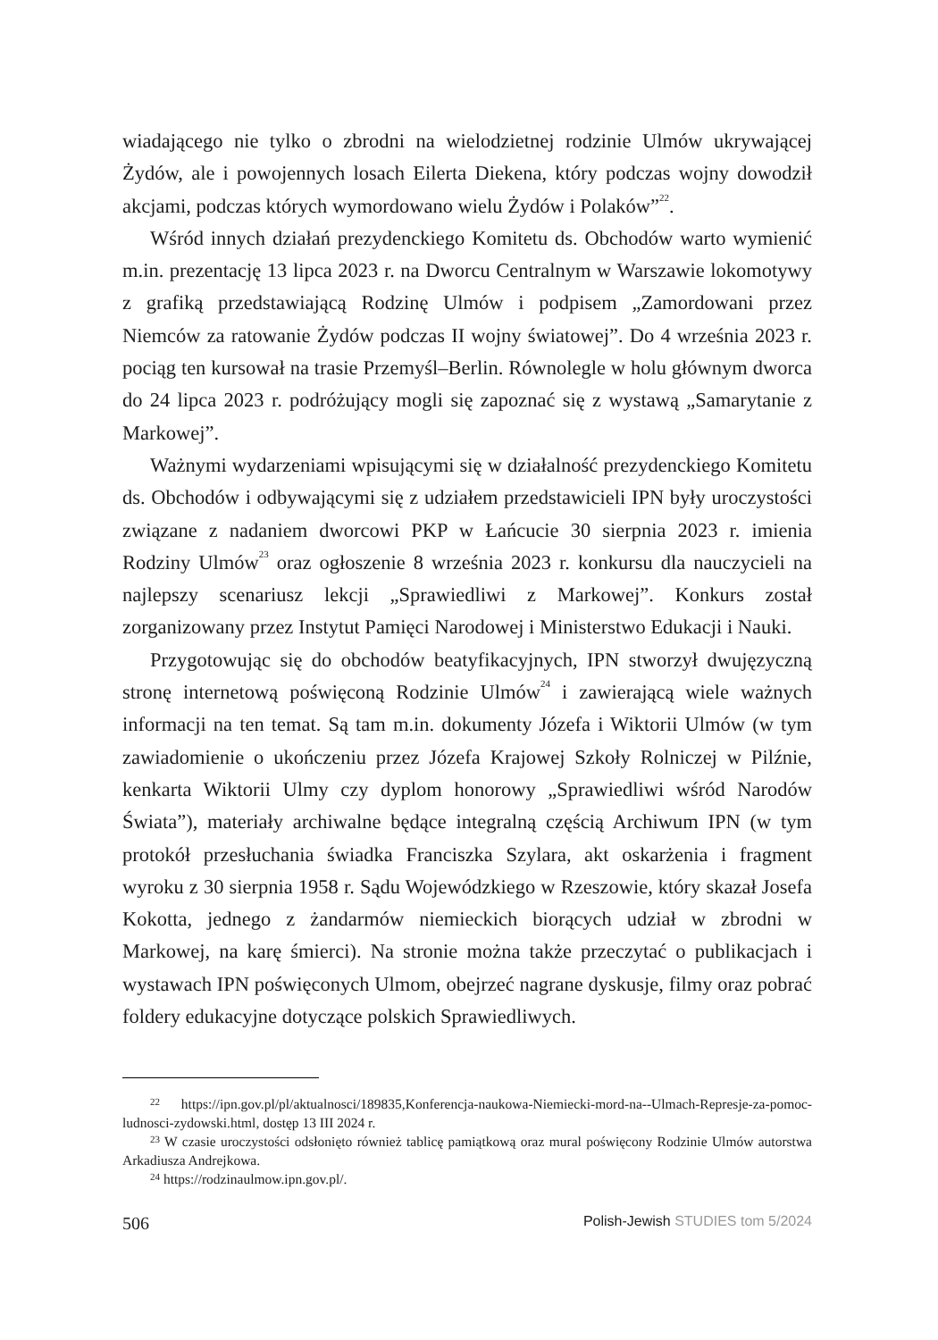wiadającego nie tylko o zbrodni na wielodzietnej rodzinie Ulmów ukrywającej Żydów, ale i powojennych losach Eilerta Diekena, który podczas wojny dowodził akcjami, podczas których wymordowano wielu Żydów i Polaków”<sup>22</sup>.
Wśród innych działań prezydenckiego Komitetu ds. Obchodów warto wymienić m.in. prezentację 13 lipca 2023 r. na Dworcu Centralnym w Warszawie lokomotywy z grafiką przedstawiającą Rodzinę Ulmów i podpisem „Zamordowani przez Niemców za ratowanie Żydów podczas II wojny światowej”. Do 4 września 2023 r. pociąg ten kursował na trasie Przemyśl–Berlin. Równolegle w holu głównym dworca do 24 lipca 2023 r. podróżujący mogli się zapoznać się z wystawą „Samarytanie z Markowej”.
Ważnymi wydarzeniami wpisującymi się w działalność prezydenckiego Komitetu ds. Obchodów i odbywającymi się z udziałem przedstawicieli IPN były uroczystości związane z nadaniem dworcowi PKP w Łańcucie 30 sierpnia 2023 r. imienia Rodziny Ulmów<sup>23</sup> oraz ogłoszenie 8 września 2023 r. konkursu dla nauczycieli na najlepszy scenariusz lekcji „Sprawiedliwi z Markowej”. Konkurs został zorganizowany przez Instytut Pamięci Narodowej i Ministerstwo Edukacji i Nauki.
Przygotowując się do obchodów beatyfikacyjnych, IPN stworzył dwujęzyczną stronę internetową poświęconą Rodzinie Ulmów<sup>24</sup> i zawierającą wiele ważnych informacji na ten temat. Są tam m.in. dokumenty Józefa i Wiktorii Ulmów (w tym zawiadomienie o ukończeniu przez Józefa Krajowej Szkoły Rolniczej w Pilźnie, kenkarta Wiktorii Ulmy czy dyplom honorowy „Sprawiedliwi wśród Narodów Świata”), materiały archiwalne będące integralną częścią Archiwum IPN (w tym protokół przesłuchania świadka Franciszka Szylara, akt oskarżenia i fragment wyroku z 30 sierpnia 1958 r. Sądu Wojewódzkiego w Rzeszowie, który skazał Josefa Kokotta, jednego z żandarmów niemieckich biorących udział w zbrodni w Markowej, na karę śmierci). Na stronie można także przeczytać o publikacjach i wystawach IPN poświęconych Ulmom, obejrzeć nagrane dyskusje, filmy oraz pobrać foldery edukacyjne dotyczące polskich Sprawiedliwych.
<sup>22</sup> https://ipn.gov.pl/pl/aktualnosci/189835,Konferencja-naukowa-Niemiecki-mord-na--Ulmach-Represje-za-pomoc-ludnosci-zydowski.html, dostęp 13 III 2024 r.
<sup>23</sup> W czasie uroczystości odsłonięto również tablicę pamiątkową oraz mural poświęcony Rodzinie Ulmów autorstwa Arkadiusza Andrejkowa.
<sup>24</sup> https://rodzinaulmow.ipn.gov.pl/.
506 Polish-Jewish STUDIES tom 5/2024